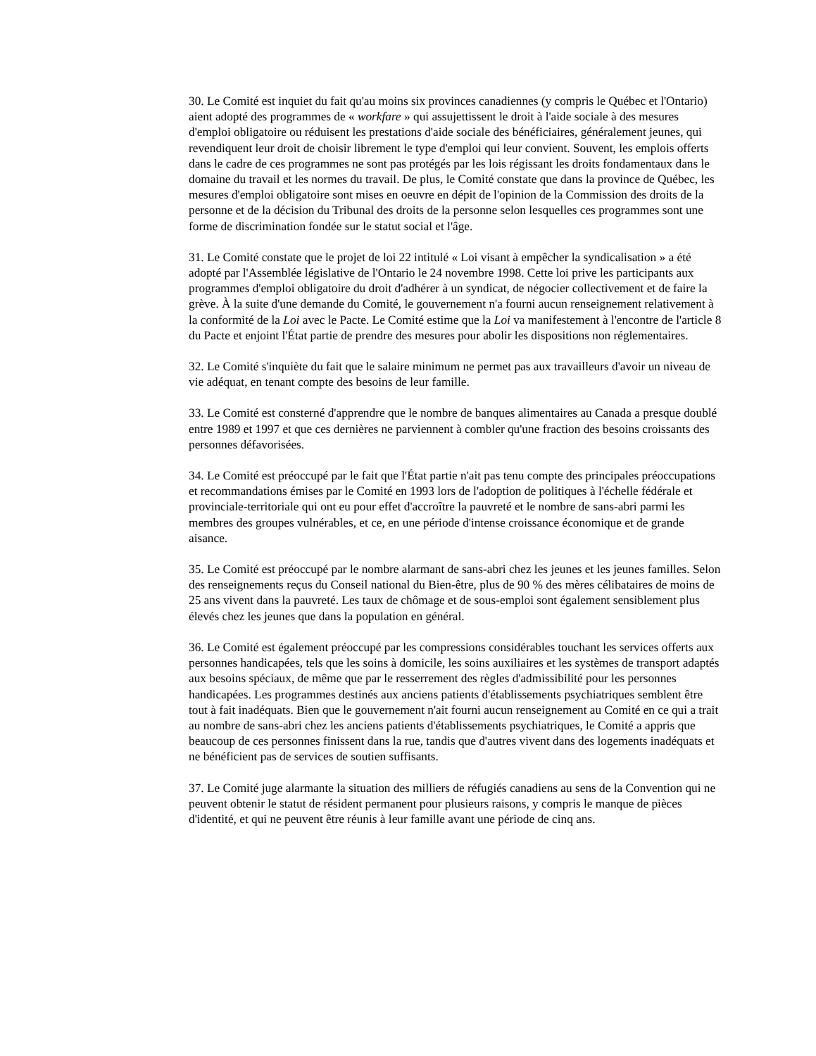30. Le Comité est inquiet du fait qu'au moins six provinces canadiennes (y compris le Québec et l'Ontario) aient adopté des programmes de « workfare » qui assujettissent le droit à l'aide sociale à des mesures d'emploi obligatoire ou réduisent les prestations d'aide sociale des bénéficiaires, généralement jeunes, qui revendiquent leur droit de choisir librement le type d'emploi qui leur convient. Souvent, les emplois offerts dans le cadre de ces programmes ne sont pas protégés par les lois régissant les droits fondamentaux dans le domaine du travail et les normes du travail. De plus, le Comité constate que dans la province de Québec, les mesures d'emploi obligatoire sont mises en oeuvre en dépit de l'opinion de la Commission des droits de la personne et de la décision du Tribunal des droits de la personne selon lesquelles ces programmes sont une forme de discrimination fondée sur le statut social et l'âge.
31. Le Comité constate que le projet de loi 22 intitulé « Loi visant à empêcher la syndicalisation » a été adopté par l'Assemblée législative de l'Ontario le 24 novembre 1998. Cette loi prive les participants aux programmes d'emploi obligatoire du droit d'adhérer à un syndicat, de négocier collectivement et de faire la grève. À la suite d'une demande du Comité, le gouvernement n'a fourni aucun renseignement relativement à la conformité de la Loi avec le Pacte. Le Comité estime que la Loi va manifestement à l'encontre de l'article 8 du Pacte et enjoint l'État partie de prendre des mesures pour abolir les dispositions non réglementaires.
32. Le Comité s'inquiète du fait que le salaire minimum ne permet pas aux travailleurs d'avoir un niveau de vie adéquat, en tenant compte des besoins de leur famille.
33. Le Comité est consterné d'apprendre que le nombre de banques alimentaires au Canada a presque doublé entre 1989 et 1997 et que ces dernières ne parviennent à combler qu'une fraction des besoins croissants des personnes défavorisées.
34. Le Comité est préoccupé par le fait que l'État partie n'ait pas tenu compte des principales préoccupations et recommandations émises par le Comité en 1993 lors de l'adoption de politiques à l'échelle fédérale et provinciale-territoriale qui ont eu pour effet d'accroître la pauvreté et le nombre de sans-abri parmi les membres des groupes vulnérables, et ce, en une période d'intense croissance économique et de grande aisance.
35. Le Comité est préoccupé par le nombre alarmant de sans-abri chez les jeunes et les jeunes familles. Selon des renseignements reçus du Conseil national du Bien-être, plus de 90 % des mères célibataires de moins de 25 ans vivent dans la pauvreté. Les taux de chômage et de sous-emploi sont également sensiblement plus élevés chez les jeunes que dans la population en général.
36. Le Comité est également préoccupé par les compressions considérables touchant les services offerts aux personnes handicapées, tels que les soins à domicile, les soins auxiliaires et les systèmes de transport adaptés aux besoins spéciaux, de même que par le resserrement des règles d'admissibilité pour les personnes handicapées. Les programmes destinés aux anciens patients d'établissements psychiatriques semblent être tout à fait inadéquats. Bien que le gouvernement n'ait fourni aucun renseignement au Comité en ce qui a trait au nombre de sans-abri chez les anciens patients d'établissements psychiatriques, le Comité a appris que beaucoup de ces personnes finissent dans la rue, tandis que d'autres vivent dans des logements inadéquats et ne bénéficient pas de services de soutien suffisants.
37. Le Comité juge alarmante la situation des milliers de réfugiés canadiens au sens de la Convention qui ne peuvent obtenir le statut de résident permanent pour plusieurs raisons, y compris le manque de pièces d'identité, et qui ne peuvent être réunis à leur famille avant une période de cinq ans.